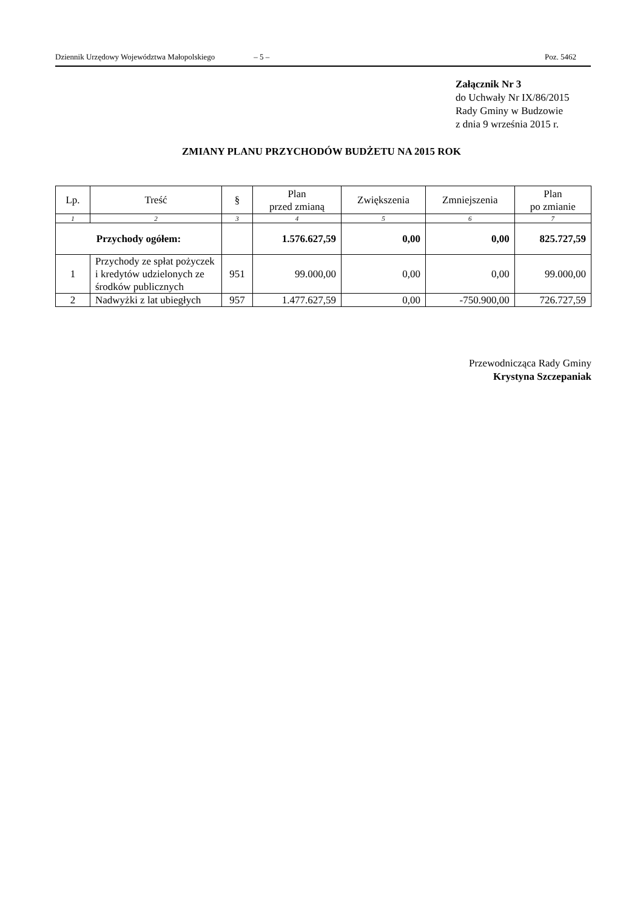Dziennik Urzędowy Województwa Małopolskiego – 5 – Poz. 5462
Załącznik Nr 3
do Uchwały Nr IX/86/2015
Rady Gminy w Budzowie
z dnia 9 września 2015 r.
ZMIANY PLANU PRZYCHODÓW BUDŻETU NA 2015 ROK
| Lp. | Treść | § | Plan przed zmianą | Zwiększenia | Zmniejszenia | Plan po zmianie |
| --- | --- | --- | --- | --- | --- | --- |
| 1 | 2 | 3 | 4 | 5 | 6 | 7 |
| Przychody ogółem: | | | 1.576.627,59 | 0,00 | 0,00 | 825.727,59 |
| 1 | Przychody ze spłat pożyczek i kredytów udzielonych ze środków publicznych | 951 | 99.000,00 | 0,00 | 0,00 | 99.000,00 |
| 2 | Nadwyżki z lat ubiegłych | 957 | 1.477.627,59 | 0,00 | -750.900,00 | 726.727,59 |
Przewodnicząca Rady Gminy
Krystyna Szczepaniak